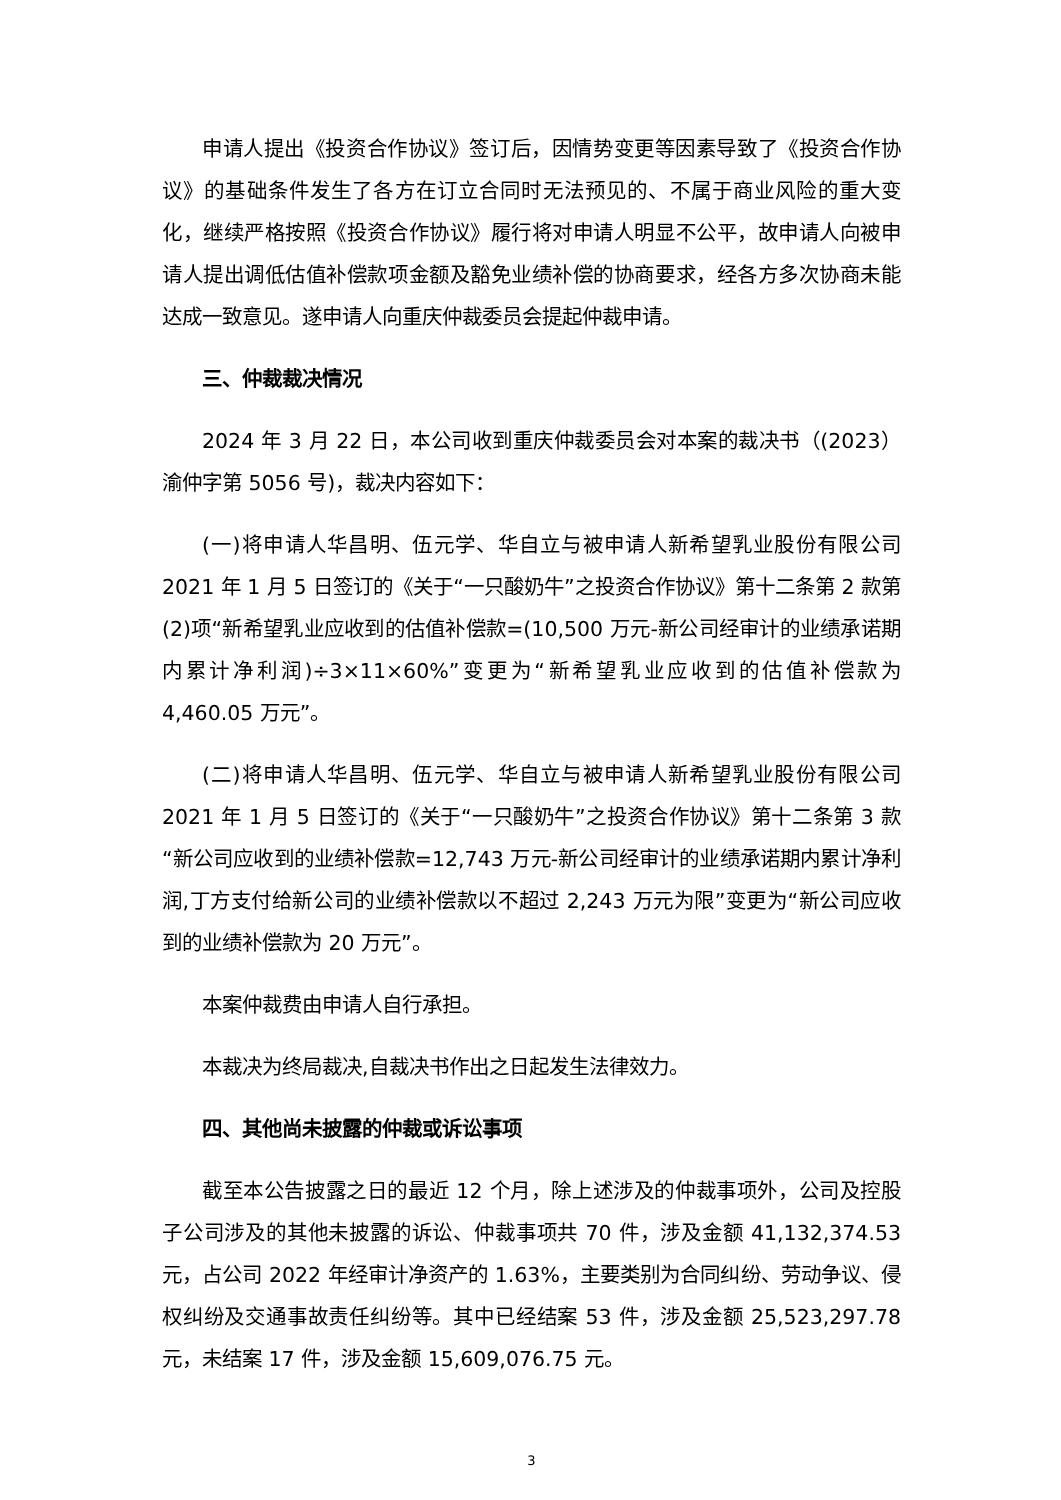申请人提出《投资合作协议》签订后，因情势变更等因素导致了《投资合作协议》的基础条件发生了各方在订立合同时无法预见的、不属于商业风险的重大变化，继续严格按照《投资合作协议》履行将对申请人明显不公平，故申请人向被申请人提出调低估值补偿款项金额及豁免业绩补偿的协商要求，经各方多次协商未能达成一致意见。遂申请人向重庆仲裁委员会提起仲裁申请。
三、仲裁裁决情况
2024 年 3 月 22 日，本公司收到重庆仲裁委员会对本案的裁决书（(2023）渝仲字第 5056 号)，裁决内容如下：
(一)将申请人华昌明、伍元学、华自立与被申请人新希望乳业股份有限公司 2021 年 1 月 5 日签订的《关于“一只酸奶牛”之投资合作协议》第十二条第 2 款第(2)项“新希望乳业应收到的估值补偿款=(10,500 万元-新公司经审计的业绩承诺期内累计净利润)÷3×11×60%”变更为“新希望乳业应收到的估值补偿款为 4,460.05 万元”。
(二)将申请人华昌明、伍元学、华自立与被申请人新希望乳业股份有限公司 2021 年 1 月 5 日签订的《关于“一只酸奶牛”之投资合作协议》第十二条第 3 款“新公司应收到的业绩补偿款=12,743 万元-新公司经审计的业绩承诺期内累计净利润,丁方支付给新公司的业绩补偿款以不超过 2,243 万元为限”变更为“新公司应收到的业绩补偿款为 20 万元”。
本案仲裁费由申请人自行承担。
本裁决为终局裁决,自裁决书作出之日起发生法律效力。
四、其他尚未披露的仲裁或诉讼事项
截至本公告披露之日的最近 12 个月，除上述涉及的仲裁事项外，公司及控股子公司涉及的其他未披露的诉讼、仲裁事项共 70 件，涉及金额 41,132,374.53 元，占公司 2022 年经审计净资产的 1.63%，主要类别为合同纠纷、劳动争议、侵权纠纷及交通事故责任纠纷等。其中已经结案 53 件，涉及金额 25,523,297.78 元，未结案 17 件，涉及金额 15,609,076.75 元。
3